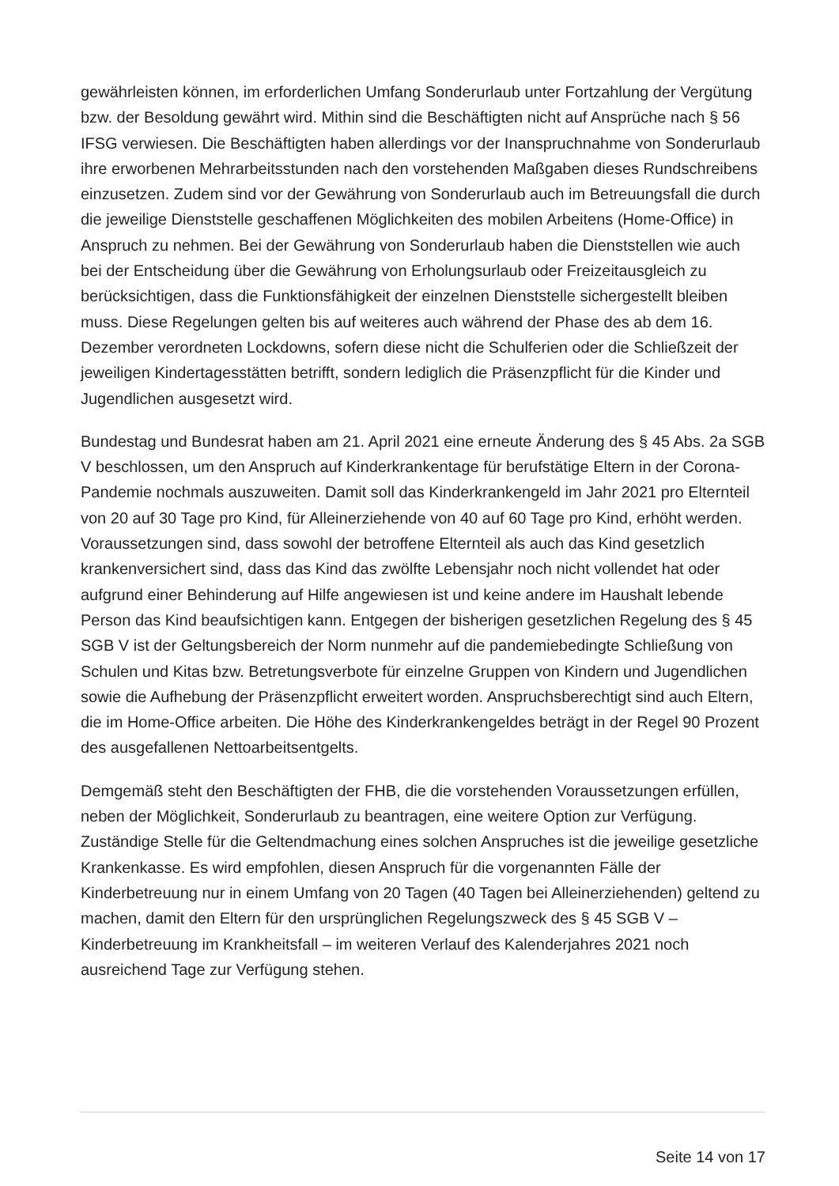gewährleisten können, im erforderlichen Umfang Sonderurlaub unter Fortzahlung der Vergütung bzw. der Besoldung gewährt wird. Mithin sind die Beschäftigten nicht auf Ansprüche nach § 56 IFSG verwiesen. Die Beschäftigten haben allerdings vor der Inanspruchnahme von Sonderurlaub ihre erworbenen Mehrarbeitsstunden nach den vorstehenden Maßgaben dieses Rundschreibens einzusetzen. Zudem sind vor der Gewährung von Sonderurlaub auch im Betreuungsfall die durch die jeweilige Dienststelle geschaffenen Möglichkeiten des mobilen Arbeitens (Home-Office) in Anspruch zu nehmen. Bei der Gewährung von Sonderurlaub haben die Dienststellen wie auch bei der Entscheidung über die Gewährung von Erholungsurlaub oder Freizeitausgleich zu berücksichtigen, dass die Funktionsfähigkeit der einzelnen Dienststelle sichergestellt bleiben muss. Diese Regelungen gelten bis auf weiteres auch während der Phase des ab dem 16. Dezember verordneten Lockdowns, sofern diese nicht die Schulferien oder die Schließzeit der jeweiligen Kindertagesstätten betrifft, sondern lediglich die Präsenzpflicht für die Kinder und Jugendlichen ausgesetzt wird.
Bundestag und Bundesrat haben am 21. April 2021 eine erneute Änderung des § 45 Abs. 2a SGB V beschlossen, um den Anspruch auf Kinderkrankentage für berufstätige Eltern in der Corona-Pandemie nochmals auszuweiten. Damit soll das Kinderkrankengeld im Jahr 2021 pro Elternteil von 20 auf 30 Tage pro Kind, für Alleinerziehende von 40 auf 60 Tage pro Kind, erhöht werden. Voraussetzungen sind, dass sowohl der betroffene Elternteil als auch das Kind gesetzlich krankenversichert sind, dass das Kind das zwölfte Lebensjahr noch nicht vollendet hat oder aufgrund einer Behinderung auf Hilfe angewiesen ist und keine andere im Haushalt lebende Person das Kind beaufsichtigen kann. Entgegen der bisherigen gesetzlichen Regelung des § 45 SGB V ist der Geltungsbereich der Norm nunmehr auf die pandemiebedingte Schließung von Schulen und Kitas bzw. Betretungsverbote für einzelne Gruppen von Kindern und Jugendlichen sowie die Aufhebung der Präsenzpflicht erweitert worden. Anspruchsberechtigt sind auch Eltern, die im Home-Office arbeiten. Die Höhe des Kinderkrankengeldes beträgt in der Regel 90 Prozent des ausgefallenen Nettoarbeitsentgelts.
Demgemäß steht den Beschäftigten der FHB, die die vorstehenden Voraussetzungen erfüllen, neben der Möglichkeit, Sonderurlaub zu beantragen, eine weitere Option zur Verfügung. Zuständige Stelle für die Geltendmachung eines solchen Anspruches ist die jeweilige gesetzliche Krankenkasse. Es wird empfohlen, diesen Anspruch für die vorgenannten Fälle der Kinderbetreuung nur in einem Umfang von 20 Tagen (40 Tagen bei Alleinerziehenden) geltend zu machen, damit den Eltern für den ursprünglichen Regelungszweck des § 45 SGB V – Kinderbetreuung im Krankheitsfall – im weiteren Verlauf des Kalenderjahres 2021 noch ausreichend Tage zur Verfügung stehen.
Seite 14 von 17